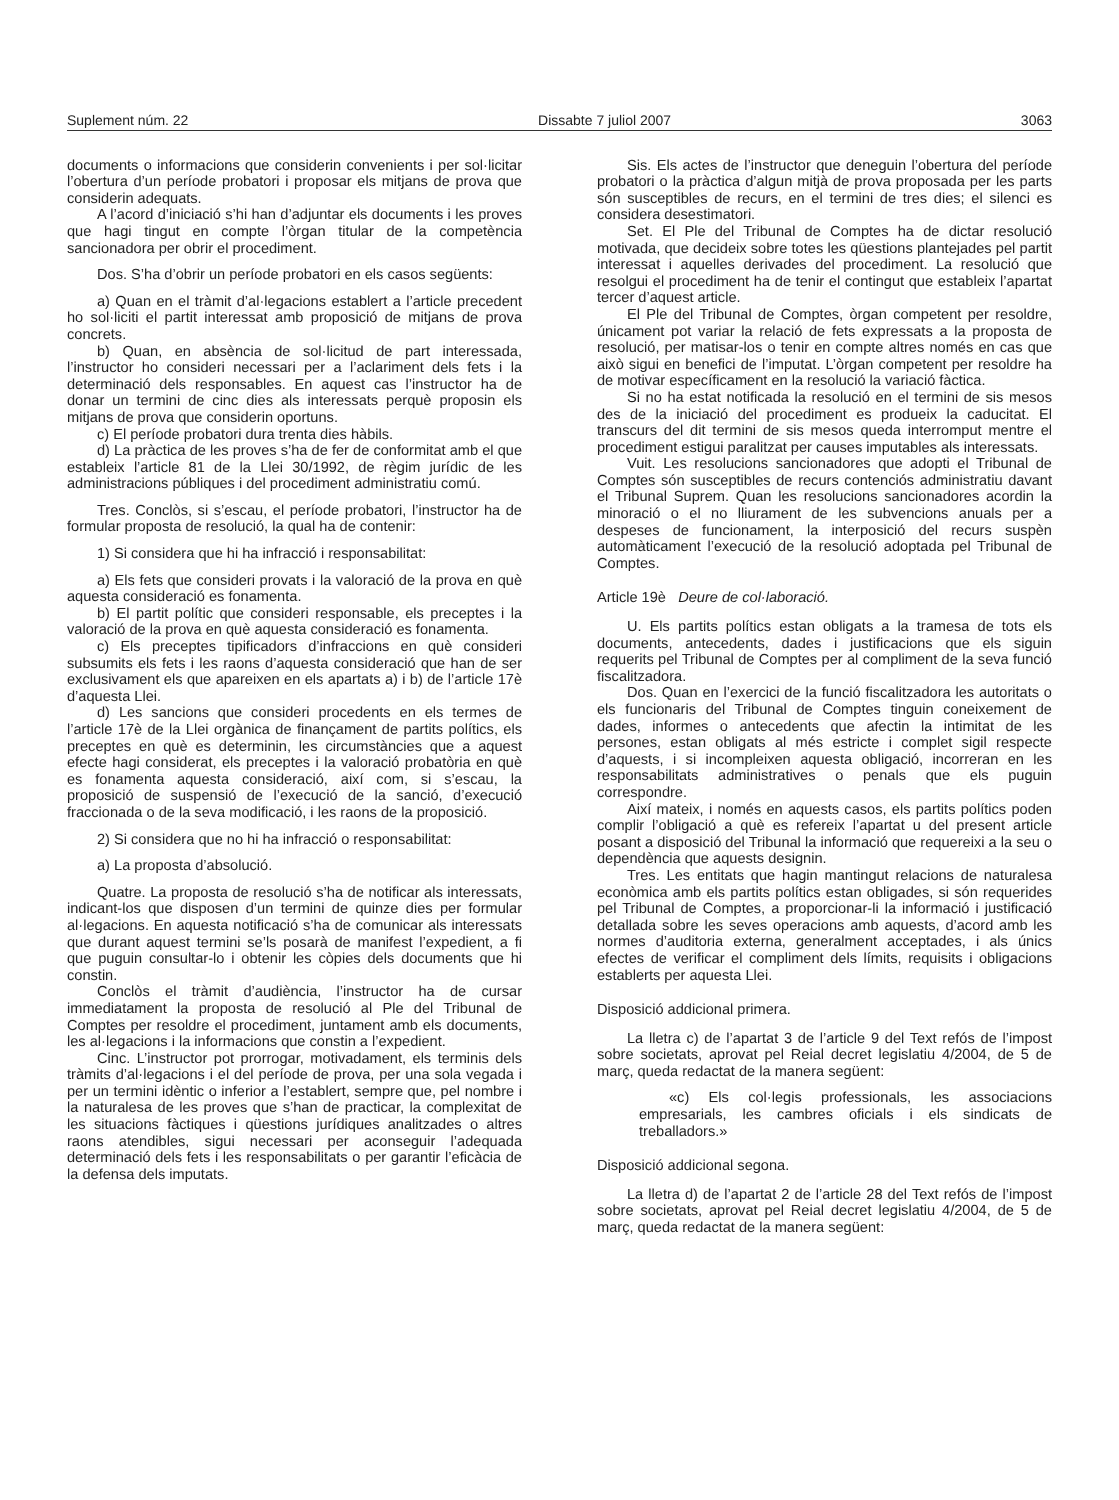Suplement núm. 22 Dissabte 7 juliol 2007 3063
documents o informacions que considerin convenients i per sol·licitar l’obertura d’un període probatori i proposar els mitjans de prova que considerin adequats.
A l’acord d’iniciació s’hi han d’adjuntar els documents i les proves que hagi tingut en compte l’òrgan titular de la competència sancionadora per obrir el procediment.
Dos. S’ha d’obrir un període probatori en els casos següents:
a) Quan en el tràmit d’al·legacions establert a l’article precedent ho sol·liciti el partit interessat amb proposició de mitjans de prova concrets.
b) Quan, en absència de sol·licitud de part interessada, l’instructor ho consideri necessari per a l’aclariment dels fets i la determinació dels responsables. En aquest cas l’instructor ha de donar un termini de cinc dies als interessats perquè proposin els mitjans de prova que considerin oportuns.
c) El període probatori dura trenta dies hàbils.
d) La pràctica de les proves s’ha de fer de conformitat amb el que estableix l’article 81 de la Llei 30/1992, de règim jurídic de les administracions públiques i del procediment administratiu comú.
Tres. Conclòs, si s’escau, el període probatori, l’instructor ha de formular proposta de resolució, la qual ha de contenir:
1) Si considera que hi ha infracció i responsabilitat:
a) Els fets que consideri provats i la valoració de la prova en què aquesta consideració es fonamenta.
b) El partit polític que consideri responsable, els preceptes i la valoració de la prova en què aquesta consideració es fonamenta.
c) Els preceptes tipificadors d’infraccions en què consideri subsumits els fets i les raons d’aquesta consideració que han de ser exclusivament els que apareixen en els apartats a) i b) de l’article 17è d’aquesta Llei.
d) Les sancions que consideri procedents en els termes de l’article 17è de la Llei orgànica de finançament de partits polítics, els preceptes en què es determinin, les circumstàncies que a aquest efecte hagi considerat, els preceptes i la valoració probatòria en què es fonamenta aquesta consideració, així com, si s’escau, la proposició de suspensió de l’execució de la sanció, d’execució fraccionada o de la seva modificació, i les raons de la proposició.
2) Si considera que no hi ha infracció o responsabilitat:
a) La proposta d’absolució.
Quatre. La proposta de resolució s’ha de notificar als interessats, indicant-los que disposen d’un termini de quinze dies per formular al·legacions. En aquesta notificació s’ha de comunicar als interessats que durant aquest termini se’ls posarà de manifest l’expedient, a fi que puguin consultar-lo i obtenir les còpies dels documents que hi constin.
Conclòs el tràmit d’audiència, l’instructor ha de cursar immediatament la proposta de resolució al Ple del Tribunal de Comptes per resoldre el procediment, juntament amb els documents, les al·legacions i la informacions que constin a l’expedient.
Cinc. L’instructor pot prorrogar, motivadament, els terminis dels tràmits d’al·legacions i el del període de prova, per una sola vegada i per un termini idèntic o inferior a l’establert, sempre que, pel nombre i la naturalesa de les proves que s’han de practicar, la complexitat de les situacions fàctiques i qüestions jurídiques analitzades o altres raons atendibles, sigui necessari per aconseguir l’adequada determinació dels fets i les responsabilitats o per garantir l’eficàcia de la defensa dels imputats.
Sis. Els actes de l’instructor que deneguin l’obertura del període probatori o la pràctica d’algun mitjà de prova proposada per les parts són susceptibles de recurs, en el termini de tres dies; el silenci es considera desestimatori.
Set. El Ple del Tribunal de Comptes ha de dictar resolució motivada, que decideix sobre totes les qüestions plantejades pel partit interessat i aquelles derivades del procediment. La resolució que resolgui el procediment ha de tenir el contingut que estableix l’apartat tercer d’aquest article.
El Ple del Tribunal de Comptes, òrgan competent per resoldre, únicament pot variar la relació de fets expressats a la proposta de resolució, per matisar-los o tenir en compte altres només en cas que això sigui en benefici de l’imputat. L’òrgan competent per resoldre ha de motivar específicament en la resolució la variació fàctica.
Si no ha estat notificada la resolució en el termini de sis mesos des de la iniciació del procediment es produeix la caducitat. El transcurs del dit termini de sis mesos queda interromput mentre el procediment estigui paralitzat per causes imputables als interessats.
Vuit. Les resolucions sancionadores que adopti el Tribunal de Comptes són susceptibles de recurs contenciós administratiu davant el Tribunal Suprem. Quan les resolucions sancionadores acordin la minoració o el no lliurament de les subvencions anuals per a despeses de funcionament, la interposició del recurs suspèn automàticament l’execució de la resolució adoptada pel Tribunal de Comptes.
Article 19è Deure de col·laboració.
U. Els partits polítics estan obligats a la tramesa de tots els documents, antecedents, dades i justificacions que els siguin requerits pel Tribunal de Comptes per al compliment de la seva funció fiscalitzadora.
Dos. Quan en l’exercici de la funció fiscalitzadora les autoritats o els funcionaris del Tribunal de Comptes tinguin coneixement de dades, informes o antecedents que afectin la intimitat de les persones, estan obligats al més estricte i complet sigil respecte d’aquests, i si incompleixen aquesta obligació, incorreran en les responsabilitats administratives o penals que els puguin correspondre.
Així mateix, i només en aquests casos, els partits polítics poden complir l’obligació a què es refereix l’apartat u del present article posant a disposició del Tribunal la informació que requereixi a la seu o dependència que aquests designin.
Tres. Les entitats que hagin mantingut relacions de naturalesa econòmica amb els partits polítics estan obligades, si són requerides pel Tribunal de Comptes, a proporcionar-li la informació i justificació detallada sobre les seves operacions amb aquests, d’acord amb les normes d’auditoria externa, generalment acceptades, i als únics efectes de verificar el compliment dels límits, requisits i obligacions establerts per aquesta Llei.
Disposició addicional primera.
La lletra c) de l’apartat 3 de l’article 9 del Text refós de l’impost sobre societats, aprovat pel Reial decret legislatiu 4/2004, de 5 de març, queda redactat de la manera següent:
«c) Els col·legis professionals, les associacions empresarials, les cambres oficials i els sindicats de treballadors.»
Disposició addicional segona.
La lletra d) de l’apartat 2 de l’article 28 del Text refós de l’impost sobre societats, aprovat pel Reial decret legislatiu 4/2004, de 5 de març, queda redactat de la manera següent: